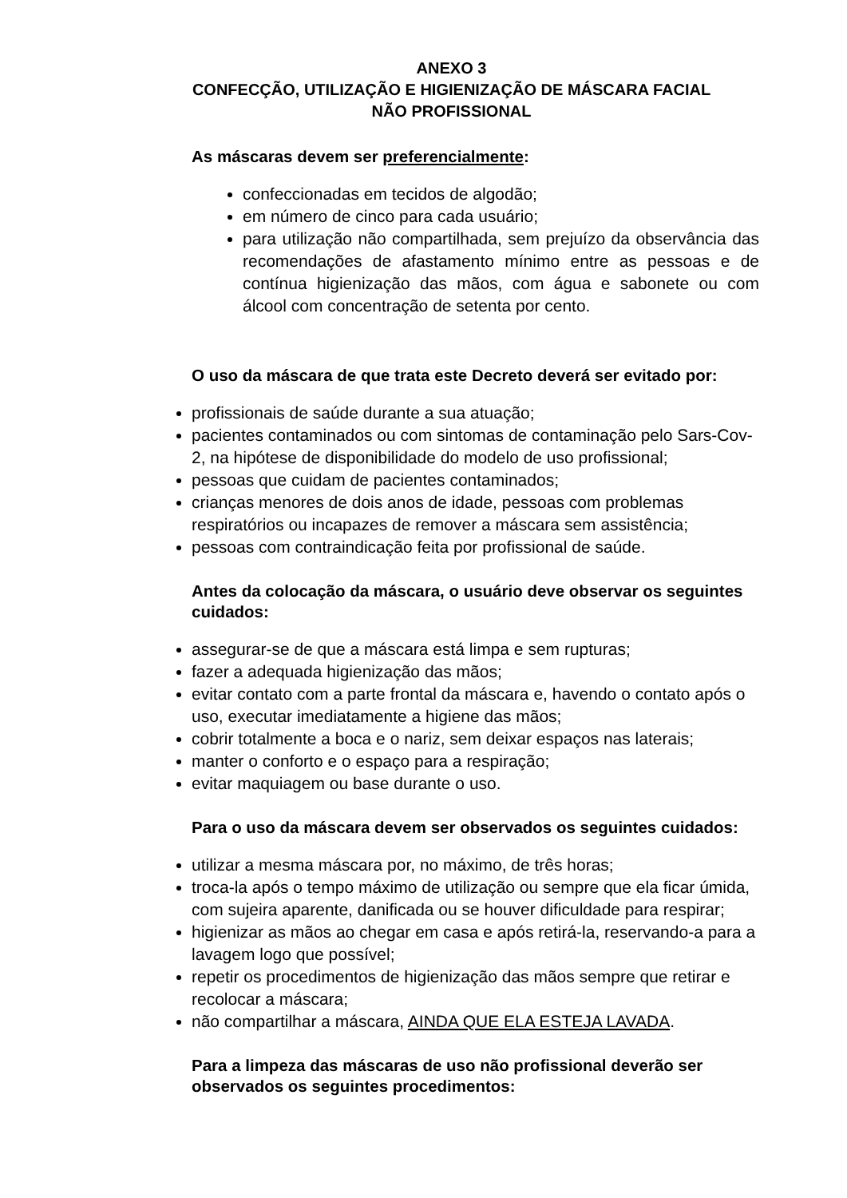ANEXO 3
CONFECÇÃO, UTILIZAÇÃO E HIGIENIZAÇÃO DE MÁSCARA FACIAL
NÃO PROFISSIONAL
As máscaras devem ser preferencialmente:
confeccionadas em tecidos de algodão;
em número de cinco para cada usuário;
para utilização não compartilhada, sem prejuízo da observância das recomendações de afastamento mínimo entre as pessoas e de contínua higienização das mãos, com água e sabonete ou com álcool com concentração de setenta por cento.
O uso da máscara de que trata este Decreto deverá ser evitado por:
profissionais de saúde durante a sua atuação;
pacientes contaminados ou com sintomas de contaminação pelo Sars-Cov-2, na hipótese de disponibilidade do modelo de uso profissional;
pessoas que cuidam de pacientes contaminados;
crianças menores de dois anos de idade, pessoas com problemas respiratórios ou incapazes de remover a máscara sem assistência;
pessoas com contraindicação feita por profissional de saúde.
Antes da colocação da máscara, o usuário deve observar os seguintes cuidados:
assegurar-se de que a máscara está limpa e sem rupturas;
fazer a adequada higienização das mãos;
evitar contato com a parte frontal da máscara e, havendo o contato após o uso, executar imediatamente a higiene das mãos;
cobrir totalmente a boca e o nariz, sem deixar espaços nas laterais;
manter o conforto e o espaço para a respiração;
evitar maquiagem ou base durante o uso.
Para o uso da máscara devem ser observados os seguintes cuidados:
utilizar a mesma máscara por, no máximo, de três horas;
troca-la após o tempo máximo de utilização ou sempre que ela ficar úmida, com sujeira aparente, danificada ou se houver dificuldade para respirar;
higienizar as mãos ao chegar em casa e após retirá-la, reservando-a para a lavagem logo que possível;
repetir os procedimentos de higienização das mãos sempre que retirar e recolocar a máscara;
não compartilhar a máscara, AINDA QUE ELA ESTEJA LAVADA.
Para a limpeza das máscaras de uso não profissional deverão ser observados os seguintes procedimentos: